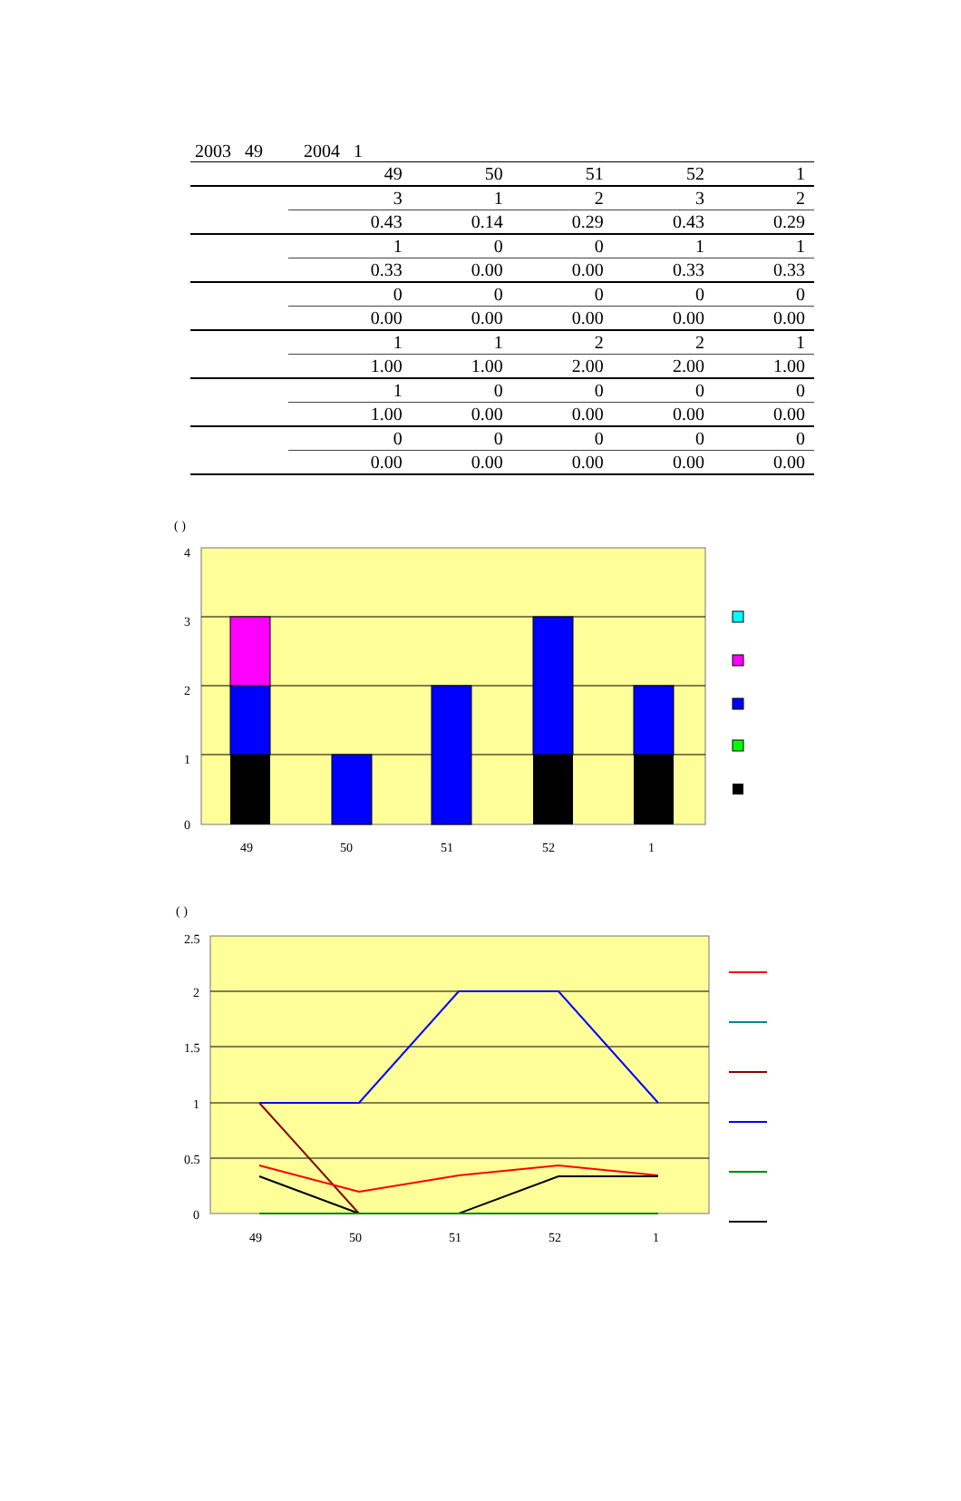2003 49 2004 1
| | | 49 | 50 | 51 | 52 | 1 |
| --- | --- | --- | --- | --- | --- | --- |
| | | 3 | 1 | 2 | 3 | 2 |
| | | 0.43 | 0.14 | 0.29 | 0.43 | 0.29 |
| | | 1 | 0 | 0 | 1 | 1 |
| | | 0.33 | 0.00 | 0.00 | 0.33 | 0.33 |
| | | 0 | 0 | 0 | 0 | 0 |
| | | 0.00 | 0.00 | 0.00 | 0.00 | 0.00 |
| | | 1 | 1 | 2 | 2 | 1 |
| | | 1.00 | 1.00 | 2.00 | 2.00 | 1.00 |
| | | 1 | 0 | 0 | 0 | 0 |
| | | 1.00 | 0.00 | 0.00 | 0.00 | 0.00 |
| | | 0 | 0 | 0 | 0 | 0 |
| | | 0.00 | 0.00 | 0.00 | 0.00 | 0.00 |
( )
4
3
2
1
0
49
50
51
52
1
( )
2.5
2
1.5
1
0.5
0
49
50
51
52
1